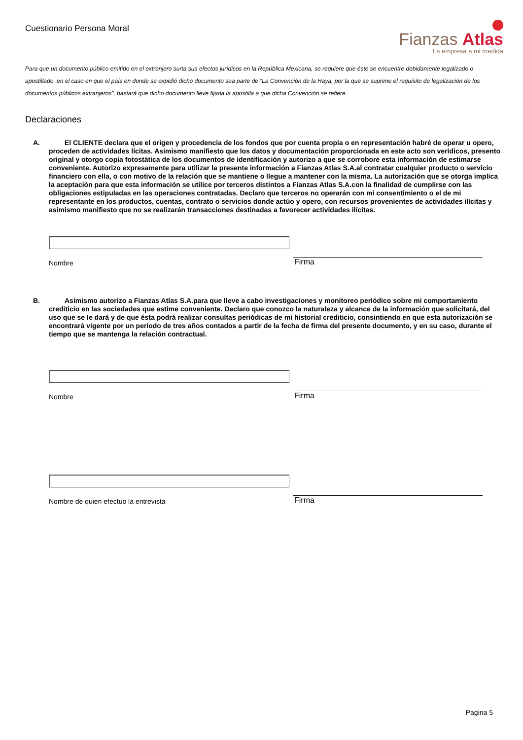Cuestionario Persona Moral
Fianzas Atlas
La empresa a mi medida
Para que un documento público emitido en el extranjero surta sus efectos jurídicos en la República Mexicana, se requiere que éste se encuentre debidamente legalizado o apostillado, en el caso en que el país en donde se expidió dicho documento sea parte de “La Convención de la Haya, por la que se suprime el requisito de legalización de los documentos públicos extranjeros”, bastará que dicho documento lleve fijada la apostilla a que dicha Convención se refiere.
Declaraciones
A. El CLIENTE declara que el origen y procedencia de los fondos que por cuenta propia o en representación habré de operar u opero, proceden de actividades lícitas. Asimismo manifiesto que los datos y documentación proporcionada en este acto son verídicos, presento original y otorgo copia fotostática de los documentos de identificación y autorizo a que se corrobore esta información de estimarse conveniente. Autorizo expresamente para utilizar la presente información a Fianzas Atlas S.A.al contratar cualquier producto o servicio financiero con ella, o con motivo de la relación que se mantiene o llegue a mantener con la misma. La autorización que se otorga implica la aceptación para que esta información se utilice por terceros distintos a Fianzas Atlas S.A.con la finalidad de cumplirse con las obligaciones estipuladas en las operaciones contratadas. Declaro que terceros no operarán con mi consentimiento o el de mi representante en los productos, cuentas, contrato o servicios donde actúo y opero, con recursos provenientes de actividades ilícitas y asimismo manifiesto que no se realizarán transacciones destinadas a favorecer actividades ilícitas.
Nombre
Firma
B. Asimismo autorizo a Fianzas Atlas S.A.para que lleve a cabo investigaciones y monitoreo periódico sobre mi comportamiento crediticio en las sociedades que estime conveniente. Declaro que conozco la naturaleza y alcance de la información que solicitará, del uso que se le dará y de que ésta podrá realizar consultas periódicas de mi historial crediticio, consintiendo en que esta autorización se encontrará vigente por un periodo de tres años contados a partir de la fecha de firma del presente documento, y en su caso, durante el tiempo que se mantenga la relación contractual.
Nombre
Firma
Nombre de quien efectuo la entrevista
Firma
Pagina 5